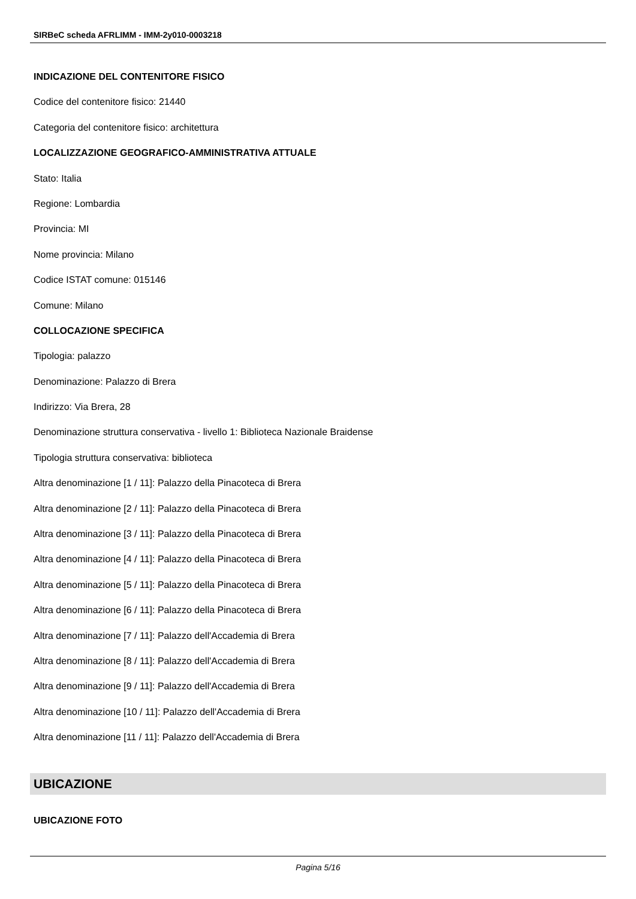SIRBeC scheda AFRLIMM - IMM-2y010-0003218
INDICAZIONE DEL CONTENITORE FISICO
Codice del contenitore fisico: 21440
Categoria del contenitore fisico: architettura
LOCALIZZAZIONE GEOGRAFICO-AMMINISTRATIVA ATTUALE
Stato: Italia
Regione: Lombardia
Provincia: MI
Nome provincia: Milano
Codice ISTAT comune: 015146
Comune: Milano
COLLOCAZIONE SPECIFICA
Tipologia: palazzo
Denominazione: Palazzo di Brera
Indirizzo: Via Brera, 28
Denominazione struttura conservativa - livello 1: Biblioteca Nazionale Braidense
Tipologia struttura conservativa: biblioteca
Altra denominazione [1 / 11]: Palazzo della Pinacoteca di Brera
Altra denominazione [2 / 11]: Palazzo della Pinacoteca di Brera
Altra denominazione [3 / 11]: Palazzo della Pinacoteca di Brera
Altra denominazione [4 / 11]: Palazzo della Pinacoteca di Brera
Altra denominazione [5 / 11]: Palazzo della Pinacoteca di Brera
Altra denominazione [6 / 11]: Palazzo della Pinacoteca di Brera
Altra denominazione [7 / 11]: Palazzo dell'Accademia di Brera
Altra denominazione [8 / 11]: Palazzo dell'Accademia di Brera
Altra denominazione [9 / 11]: Palazzo dell'Accademia di Brera
Altra denominazione [10 / 11]: Palazzo dell'Accademia di Brera
Altra denominazione [11 / 11]: Palazzo dell'Accademia di Brera
UBICAZIONE
UBICAZIONE FOTO
Pagina 5/16